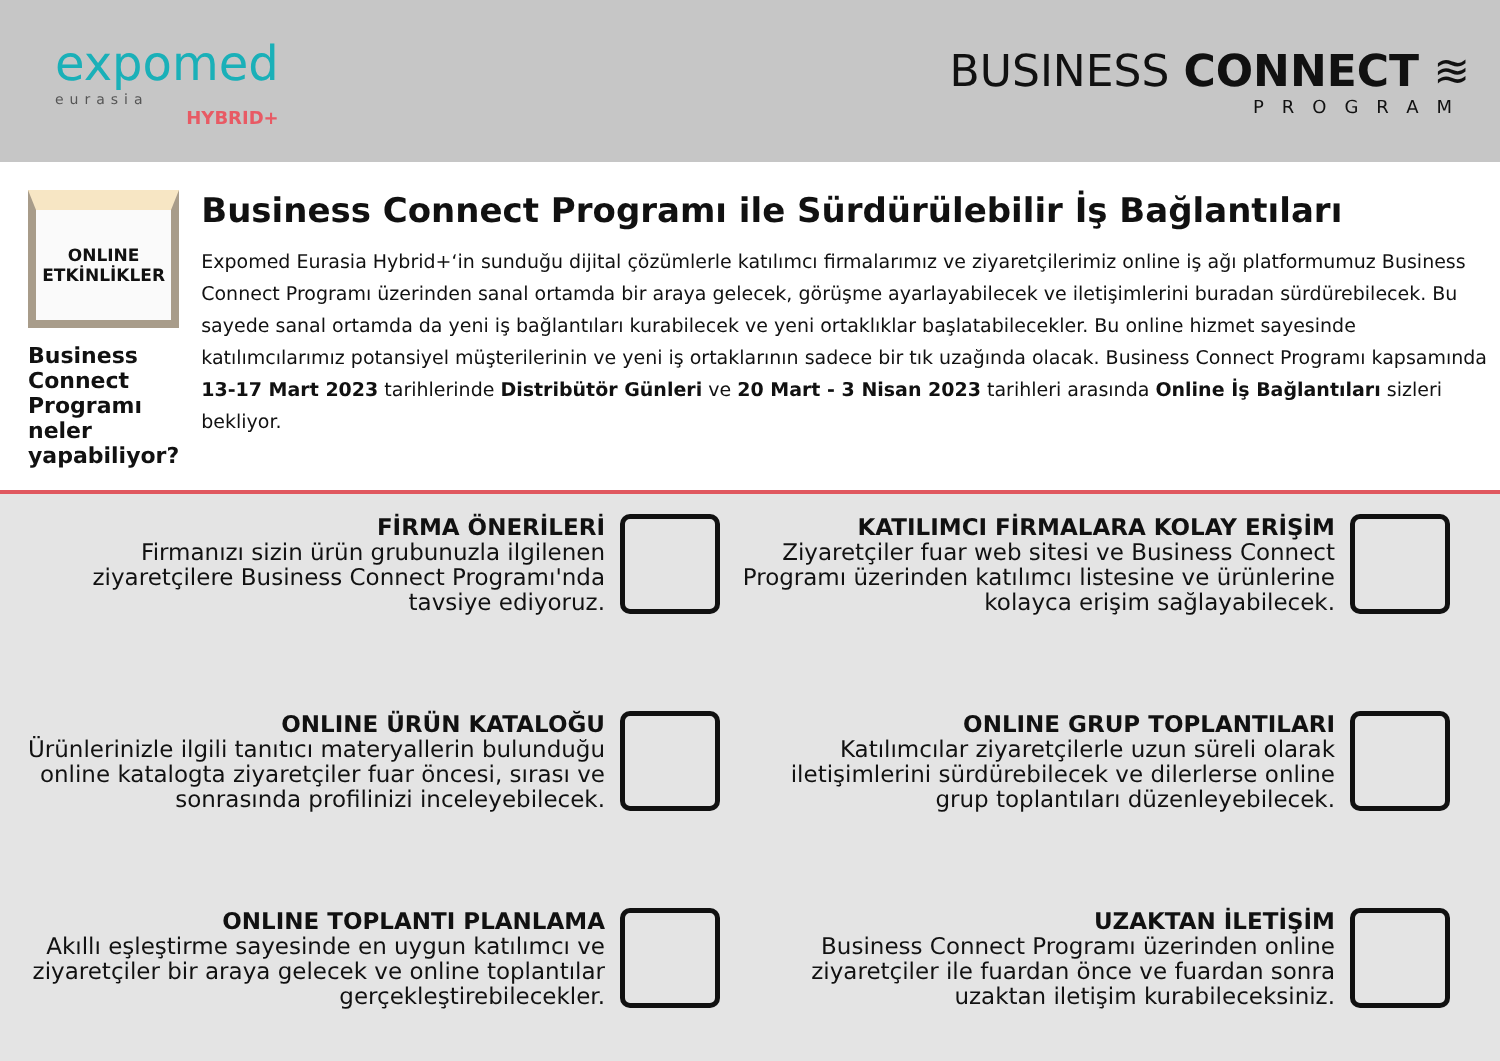expomed
eurasia
HYBRID+
BUSINESS CONNECT ≋
PROGRAM
ONLINE
ETKİNLİKLER
Business Connect Programı neler yapabiliyor?
Business Connect Programı ile Sürdürülebilir İş Bağlantıları
Expomed Eurasia Hybrid+‘in sunduğu dijital çözümlerle katılımcı firmalarımız ve ziyaretçilerimiz online iş ağı platformumuz Business Connect Programı üzerinden sanal ortamda bir araya gelecek, görüşme ayarlayabilecek ve iletişimlerini buradan sürdürebilecek. Bu sayede sanal ortamda da yeni iş bağlantıları kurabilecek ve yeni ortaklıklar başlatabilecekler. Bu online hizmet sayesinde katılımcılarımız potansiyel müşterilerinin ve yeni iş ortaklarının sadece bir tık uzağında olacak. Business Connect Programı kapsamında 13-17 Mart 2023 tarihlerinde Distribütör Günleri ve 20 Mart - 3 Nisan 2023 tarihleri arasında Online İş Bağlantıları sizleri bekliyor.
FİRMA ÖNERİLERİ
Firmanızı sizin ürün grubunuzla ilgilenen ziyaretçilere Business Connect Programı'nda tavsiye ediyoruz.
KATILIMCI FİRMALARA KOLAY ERİŞİM
Ziyaretçiler fuar web sitesi ve Business Connect Programı üzerinden katılımcı listesine ve ürünlerine kolayca erişim sağlayabilecek.
ONLINE ÜRÜN KATALOĞU
Ürünlerinizle ilgili tanıtıcı materyallerin bulunduğu online katalogta ziyaretçiler fuar öncesi, sırası ve sonrasında profilinizi inceleyebilecek.
ONLINE GRUP TOPLANTILARI
Katılımcılar ziyaretçilerle uzun süreli olarak iletişimlerini sürdürebilecek ve dilerlerse online grup toplantıları düzenleyebilecek.
ONLINE TOPLANTI PLANLAMA
Akıllı eşleştirme sayesinde en uygun katılımcı ve ziyaretçiler bir araya gelecek ve online toplantılar gerçekleştirebilecekler.
UZAKTAN İLETİŞİM
Business Connect Programı üzerinden online ziyaretçiler ile fuardan önce ve fuardan sonra uzaktan iletişim kurabileceksiniz.